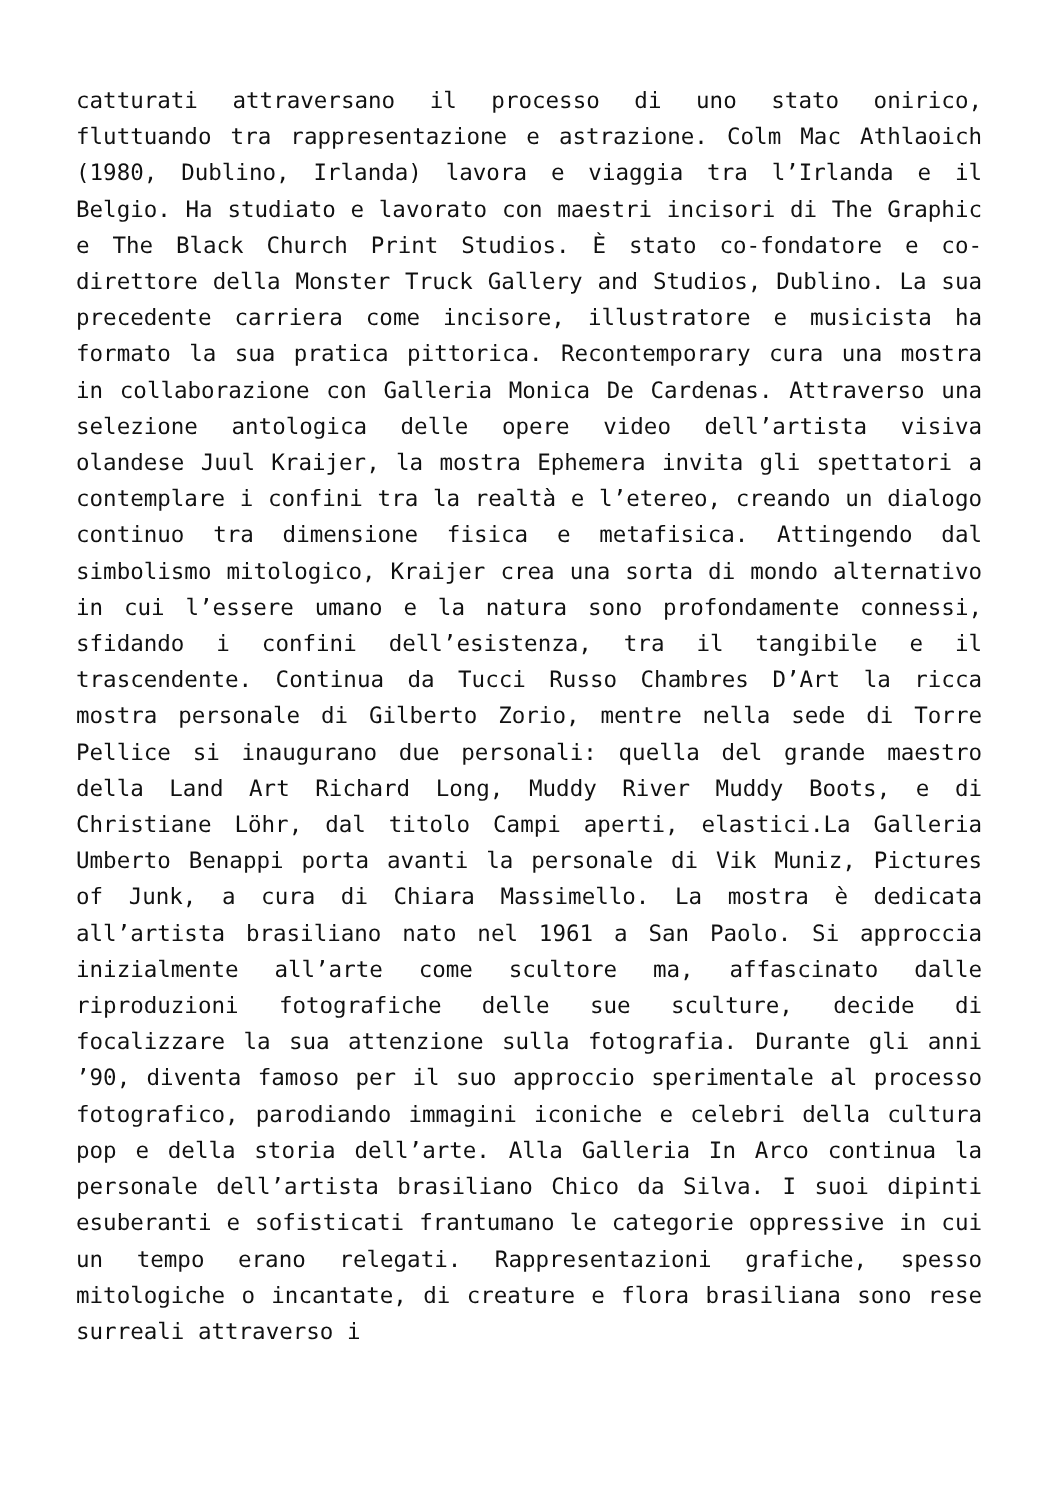catturati attraversano il processo di uno stato onirico, fluttuando tra rappresentazione e astrazione. Colm Mac Athlaoich (1980, Dublino, Irlanda) lavora e viaggia tra l’Irlanda e il Belgio. Ha studiato e lavorato con maestri incisori di The Graphic e The Black Church Print Studios. È stato co-fondatore e co-direttore della Monster Truck Gallery and Studios, Dublino. La sua precedente carriera come incisore, illustratore e musicista ha formato la sua pratica pittorica. Recontemporary cura una mostra in collaborazione con Galleria Monica De Cardenas. Attraverso una selezione antologica delle opere video dell’artista visiva olandese Juul Kraijer, la mostra Ephemera invita gli spettatori a contemplare i confini tra la realtà e l’etereo, creando un dialogo continuo tra dimensione fisica e metafisica. Attingendo dal simbolismo mitologico, Kraijer crea una sorta di mondo alternativo in cui l’essere umano e la natura sono profondamente connessi, sfidando i confini dell’esistenza, tra il tangibile e il trascendente. Continua da Tucci Russo Chambres D’Art la ricca mostra personale di Gilberto Zorio, mentre nella sede di Torre Pellice si inaugurano due personali: quella del grande maestro della Land Art Richard Long, Muddy River Muddy Boots, e di Christiane Löhr, dal titolo Campi aperti, elastici.La Galleria Umberto Benappi porta avanti la personale di Vik Muniz, Pictures of Junk, a cura di Chiara Massimello. La mostra è dedicata all’artista brasiliano nato nel 1961 a San Paolo. Si approccia inizialmente all’arte come scultore ma, affascinato dalle riproduzioni fotografiche delle sue sculture, decide di focalizzare la sua attenzione sulla fotografia. Durante gli anni ’90, diventa famoso per il suo approccio sperimentale al processo fotografico, parodiando immagini iconiche e celebri della cultura pop e della storia dell’arte. Alla Galleria In Arco continua la personale dell’artista brasiliano Chico da Silva. I suoi dipinti esuberanti e sofisticati frantumano le categorie oppressive in cui un tempo erano relegati. Rappresentazioni grafiche, spesso mitologiche o incantate, di creature e flora brasiliana sono rese surreali attraverso i